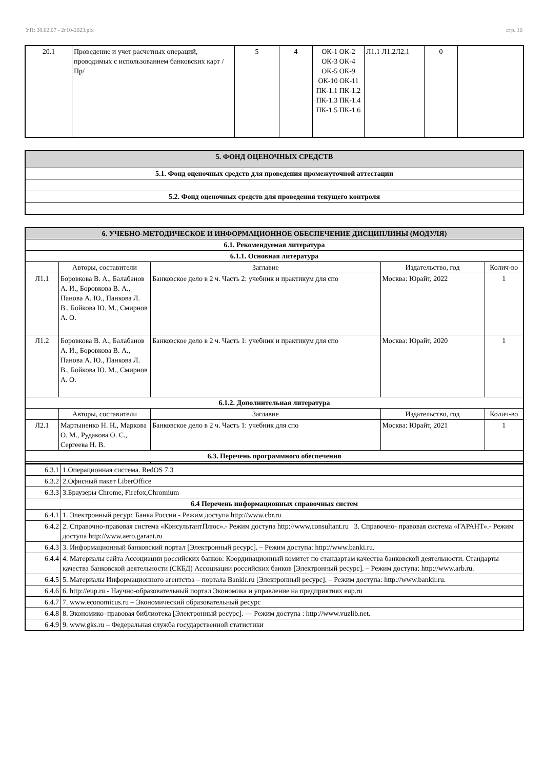УП: 38.02.07 - 2г10-2023.plx стр. 10
| 20.1 | Проведение и учет расчетных операций, проводимых с использованием банковских карт /Пр/ | 5 | 4 | ОК-1 ОК-2 ОК-3 ОК-4 ОК-5 ОК-9 ОК-10 ОК-11 ПК-1.1 ПК-1.2 ПК-1.3 ПК-1.4 ПК-1.5 ПК-1.6 | Л1.1 Л1.2Л2.1 | 0 | |
| 5. ФОНД ОЦЕНОЧНЫХ СРЕДСТВ |
| --- |
| 5.1. Фонд оценочных средств для проведения промежуточной аттестации |
| 5.2. Фонд оценочных средств для проведения текущего контроля |
| 6. УЧЕБНО-МЕТОДИЧЕСКОЕ И ИНФОРМАЦИОННОЕ ОБЕСПЕЧЕНИЕ ДИСЦИПЛИНЫ (МОДУЛЯ) | | | | |
| --- | --- | --- | --- | --- |
| 6.1. Рекомендуемая литература | | | | |
| 6.1.1. Основная литература | | | | |
| | Авторы, составители | Заглавие | Издательство, год | Колич-во |
| Л1.1 | Боровкова В. А., Балабанов А. И., Боровкова В. А., Панова А. Ю., Панкова Л. В., Бойкова Ю. М., Смирнов А. О. | Банковское дело в 2 ч. Часть 2: учебник и практикум для спо | Москва: Юрайт, 2022 | 1 |
| Л1.2 | Боровкова В. А., Балабанов А. И., Боровкова В. А., Панова А. Ю., Панкова Л. В., Бойкова Ю. М., Смирнов А. О. | Банковское дело в 2 ч. Часть 1: учебник и практикум для спо | Москва: Юрайт, 2020 | 1 |
| 6.1.2. Дополнительная литература | | | | |
| | Авторы, составители | Заглавие | Издательство, год | Колич-во |
| Л2.1 | Мартыненко Н. Н., Маркова О. М., Рудакова О. С., Сергеева Н. В. | Банковское дело в 2 ч. Часть 1: учебник для спо | Москва: Юрайт, 2021 | 1 |
| 6.3. Перечень программного обеспечения | | | | |
| 6.3.1 | 1.Операционная система. RedOS 7.3 |
| 6.3.2 | 2.Офисный пакет LiberOffice |
| 6.3.3 | 3.Браузеры Chrome, Firefox,Chromium |
| 6.4 Перечень информационных справочных систем | |
| 6.4.1 | 1. Электронный ресурс Банка России - Режим доступа http://www.cbr.ru |
| 6.4.2 | 2. Справочно-правовая система «КонсультантПлюс».- Режим доступа http://www.consultant.ru 3. Справочно- правовая система «ГАРАНТ».- Режим доступа http://www.aero.garant.ru |
| 6.4.3 | 3. Информационный банковский портал [Электронный ресурс]. – Режим доступа: http://www.banki.ru. |
| 6.4.4 | 4. Материалы сайта Ассоциации российских банков: Координационный комитет по стандартам качества банковской деятельности. Стандарты качества банковской деятельности (СКБД) Ассоциации российских банков [Электронный ресурс]. – Режим доступа: http://www.arb.ru. |
| 6.4.5 | 5. Материалы Информационного агентства – портала Bankir.ru [Электронный ресурс]. – Режим доступа: http://www.bankir.ru. |
| 6.4.6 | 6. http://eup.ru - Научно-образовательный портал Экономика и управление на предприятиях eup.ru |
| 6.4.7 | 7. www.economicus.ru – Экономический образовательный ресурс |
| 6.4.8 | 8. Экономико–правовая библиотека [Электронный ресурс]. — Режим доступа : http://www.vuzlib.net. |
| 6.4.9 | 9. www.gks.ru – Федеральная служба государственной статистики |